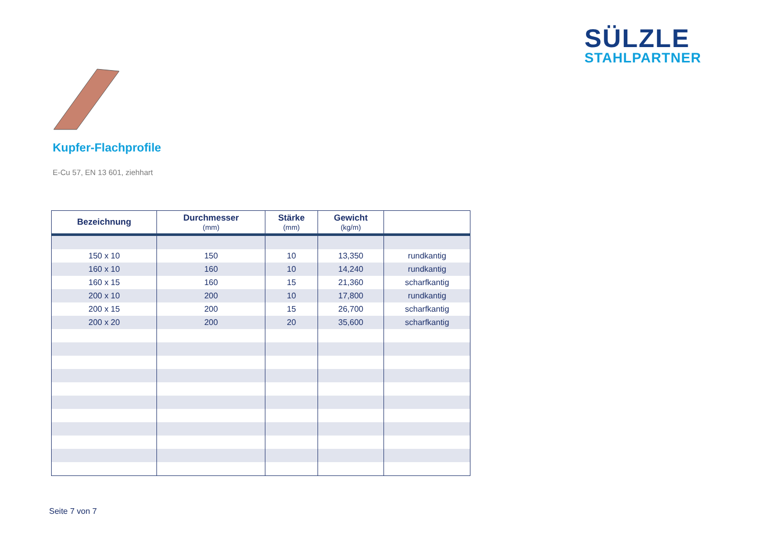SÜLZLE
STAHLPARTNER
Kupfer-Flachprofile
E-Cu 57, EN 13 601, ziehhart
| Bezeichnung | Durchmesser (mm) | Stärke (mm) | Gewicht (kg/m) | |
| --- | --- | --- | --- | --- |
| 150 x 10 | 150 | 10 | 13,350 | rundkantig |
| 160 x 10 | 160 | 10 | 14,240 | rundkantig |
| 160 x 15 | 160 | 15 | 21,360 | scharfkantig |
| 200 x 10 | 200 | 10 | 17,800 | rundkantig |
| 200 x 15 | 200 | 15 | 26,700 | scharfkantig |
| 200 x 20 | 200 | 20 | 35,600 | scharfkantig |
Seite 7 von 7